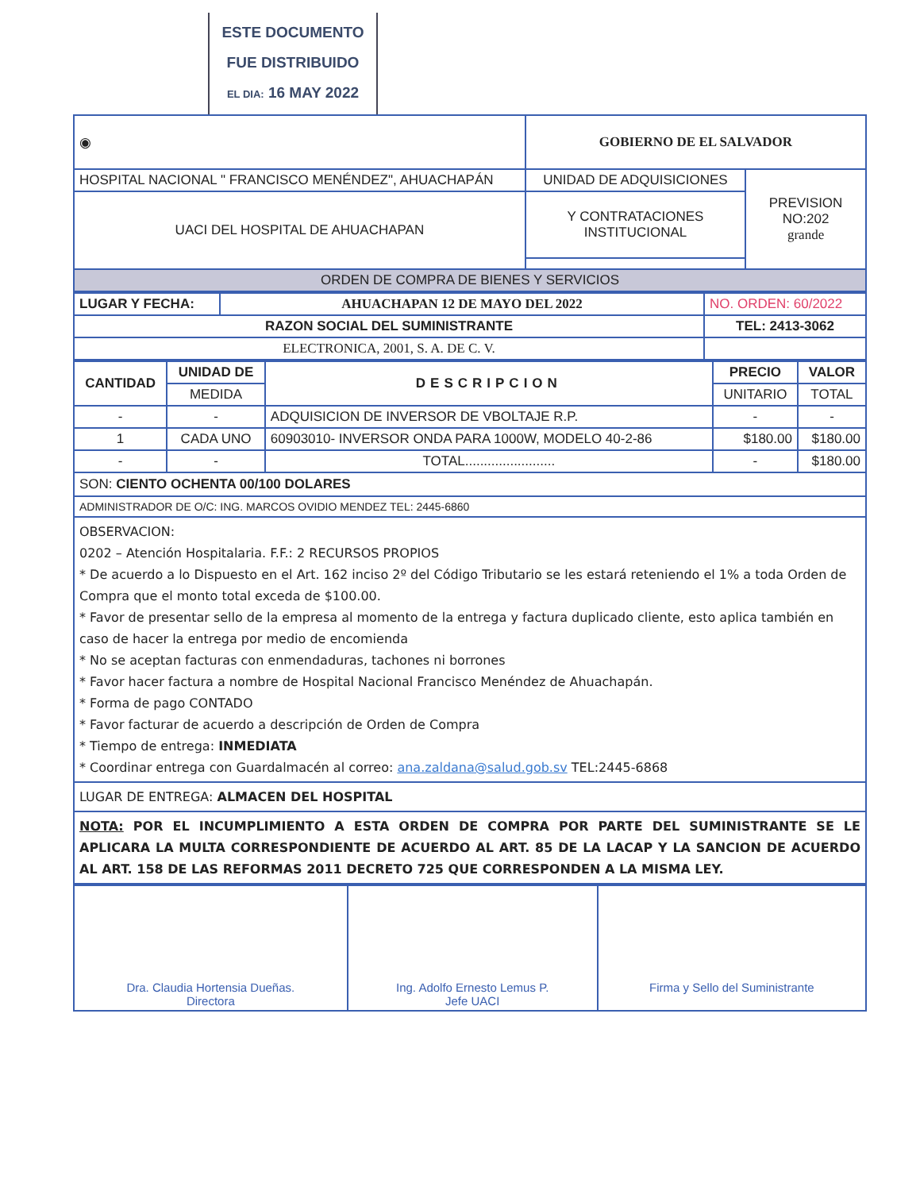ESTE DOCUMENTO
FUE DISTRIBUIDO
EL DIA: 16 MAY 2022
| ◉ | GOBIERNO DE EL SALVADOR | |
| HOSPITAL NACIONAL " FRANCISCO MENÉNDEZ", AHUACHAPÁN | UNIDAD DE ADQUISICIONES | PREVISION NO:202 grande |
| UACI DEL HOSPITAL DE AHUACHAPAN | Y CONTRATACIONES INSTITUCIONAL | |
| ORDEN DE COMPRA DE BIENES Y SERVICIOS | | |
| LUGAR Y FECHA: | AHUACHAPAN 12 DE MAYO DEL 2022 | NO. ORDEN: 60/2022 |
| RAZON SOCIAL DEL SUMINISTRANTE | | TEL: 2413-3062 |
| ELECTRONICA, 2001, S. A. DE C. V. | | |
| CANTIDAD | UNIDAD DE | DESCRIPCION | PRECIO | VALOR |
| --- | --- | --- | --- | --- |
| | MEDIDA | | UNITARIO | TOTAL |
| - | - | ADQUISICION DE INVERSOR DE VBOLTAJE R.P. | - | - |
| 1 | CADA UNO | 60903010- INVERSOR ONDA PARA 1000W, MODELO 40-2-86 | $180.00 | $180.00 |
| - | - | TOTAL........................ | - | $180.00 |
SON: CIENTO OCHENTA 00/100 DOLARES
ADMINISTRADOR DE O/C: ING. MARCOS OVIDIO MENDEZ TEL: 2445-6860
OBSERVACION:
0202 – Atención Hospitalaria. F.F.: 2 RECURSOS PROPIOS
* De acuerdo a lo Dispuesto en el Art. 162 inciso 2º del Código Tributario se les estará reteniendo el 1% a toda Orden de Compra que el monto total exceda de $100.00.
* Favor de presentar sello de la empresa al momento de la entrega y factura duplicado cliente, esto aplica también en caso de hacer la entrega por medio de encomienda
* No se aceptan facturas con enmendaduras, tachones ni borrones
* Favor hacer factura a nombre de Hospital Nacional Francisco Menéndez de Ahuachapán.
* Forma de pago CONTADO
* Favor facturar de acuerdo a descripción de Orden de Compra
* Tiempo de entrega: INMEDIATA
* Coordinar entrega con Guardalmacén al correo: ana.zaldana@salud.gob.sv TEL:2445-6868
LUGAR DE ENTREGA: ALMACEN DEL HOSPITAL
NOTA: POR EL INCUMPLIMIENTO A ESTA ORDEN DE COMPRA POR PARTE DEL SUMINISTRANTE SE LE APLICARA LA MULTA CORRESPONDIENTE DE ACUERDO AL ART. 85 DE LA LACAP Y LA SANCION DE ACUERDO AL ART. 158 DE LAS REFORMAS 2011 DECRETO 725 QUE CORRESPONDEN A LA MISMA LEY.
| Dra. Claudia Hortensia Dueñas. Directora | Ing. Adolfo Ernesto Lemus P. Jefe UACI | Firma y Sello del Suministrante |